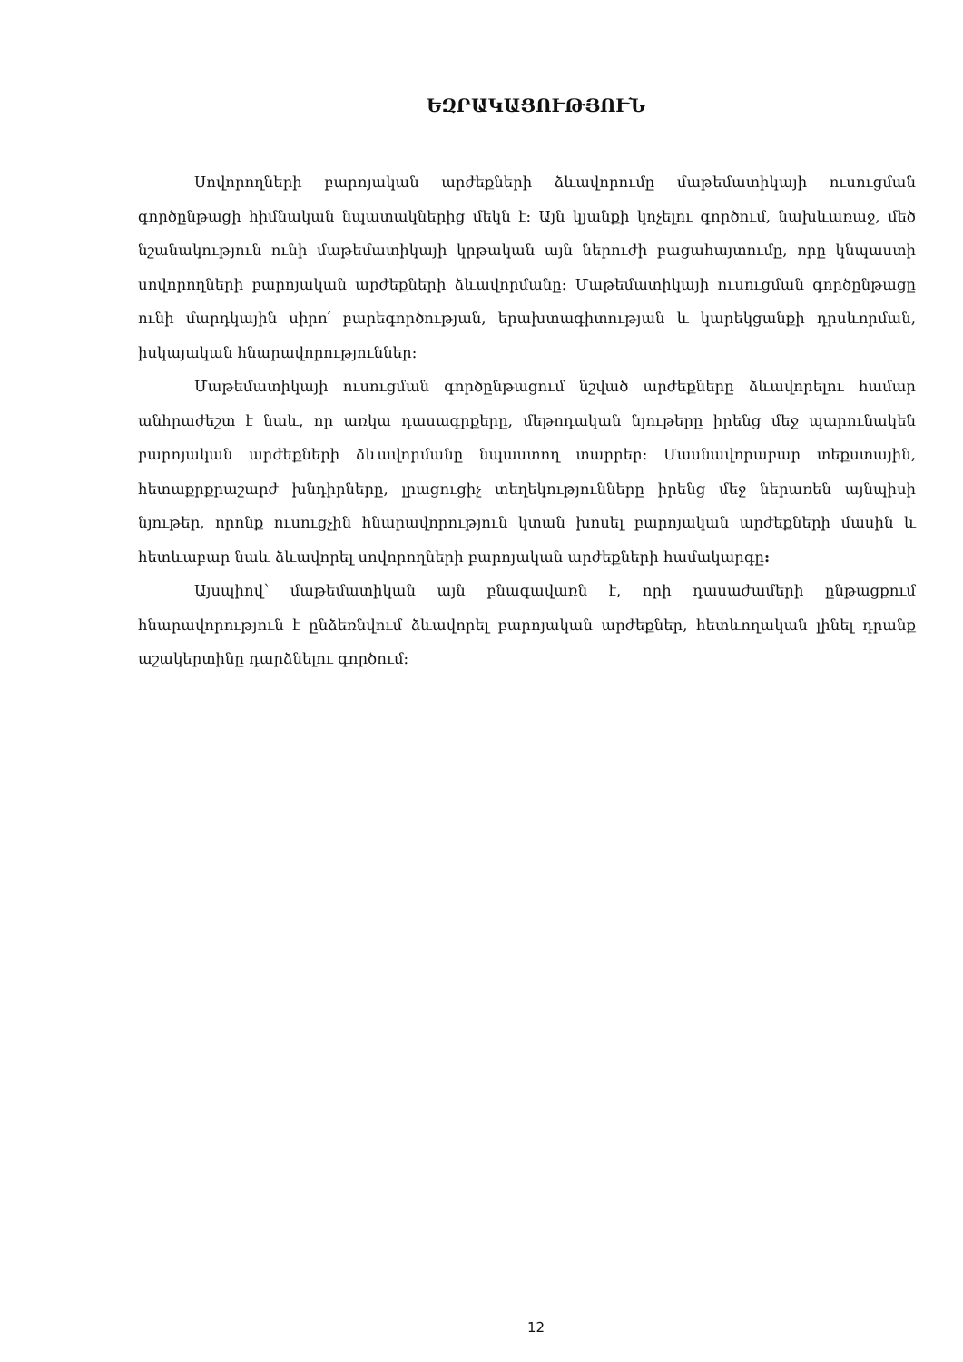ԵԶՐԱԿԱՑՈՒԹՅՈՒՆ
Սովորողների բարոյական արժեքների ձևավորումը մաթեմատիկայի ուսուցման գործընթացի հիմնական նպատակներից մեկն է: Այն կյանքի կոչելու գործում, նախևառաջ, մեծ նշանակություն ունի մաթեմատիկայի կրթական այն ներուժի բացահայտումը, որը կնպաստի սովորողների բարոյական արժեքների ձևավորմանը: Մաթեմատիկայի ուսուցման գործընթացը ունի մարդկային սիրո՛ բարեգործության, երախտագիտության և կարեկցանքի դրսևորման, իսկայական հնարավորություններ:
Մաթեմատիկայի ուսուցման գործընթացում նշված արժեքները ձևավորելու համար անհրաժեշտ է նաև, որ առկա դասագրքերը, մեթոդական նյութերը իրենց մեջ պարունակեն բարոյական արժեքների ձևավորմանը նպաստող տարրեր: Մասնավորաբար տեքստային, հետաքրքրաշարժ խնդիրները, լրացուցիչ տեղեկությունները իրենց մեջ ներառեն այնպիսի նյութեր, որոնք ուսուցչին հնարավորություն կտան խոսել բարոյական արժեքների մասին և հետևաբար նաև ձևավորել սովորողների բարոյական արժեքների համակարգը:
Այսպիով՝ մաթեմատիկան այն բնագավառն է, որի դասաժամերի ընթացքում հնարավորություն է ընձեռնվում ձևավորել բարոյական արժեքներ, հետևողական լինել դրանք աշակերտինը դարձնելու գործում:
12